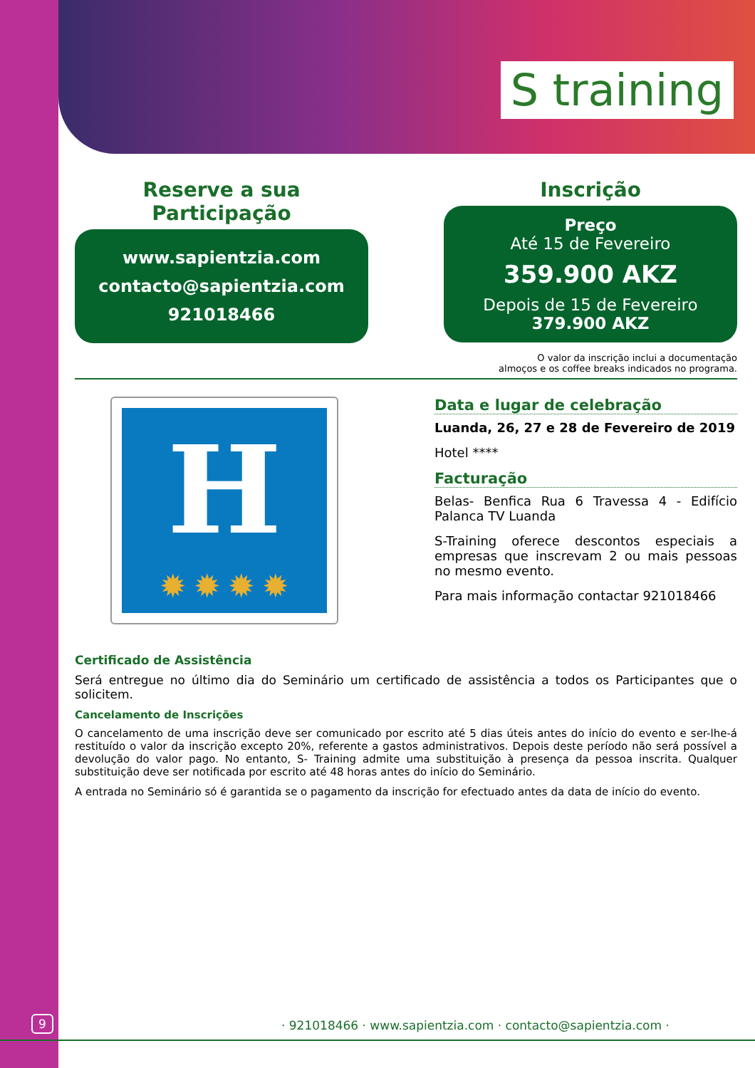S training
Reserve a sua Participação
www.sapientzia.com
contacto@sapientzia.com
921018466
Inscrição
Preço
Até 15 de Fevereiro
359.900 AKZ
Depois de 15 de Fevereiro
379.900 AKZ
O valor da inscrição inclui a documentação
almoços e os coffee breaks indicados no programa.
H
✹ ✹ ✹ ✹
Data e lugar de celebração
Luanda, 26, 27 e 28 de Fevereiro de 2019
Hotel ****
Facturação
Belas- Benfica Rua 6 Travessa 4 - Edifício Palanca TV Luanda
S-Training oferece descontos especiais a empresas que inscrevam 2 ou mais pessoas no mesmo evento.
Para mais informação contactar 921018466
Certificado de Assistência
Será entregue no último dia do Seminário um certificado de assistência a todos os Participantes que o solicitem.
Cancelamento de Inscrições
O cancelamento de uma inscrição deve ser comunicado por escrito até 5 dias úteis antes do início do evento e ser-lhe-á restituído o valor da inscrição excepto 20%, referente a gastos administrativos. Depois deste período não será possível a devolução do valor pago. No entanto, S- Training admite uma substituição à presença da pessoa inscrita. Qualquer substituição deve ser notificada por escrito até 48 horas antes do início do Seminário.
A entrada no Seminário só é garantida se o pagamento da inscrição for efectuado antes da data de início do evento.
9 · 921018466 · www.sapientzia.com · contacto@sapientzia.com ·